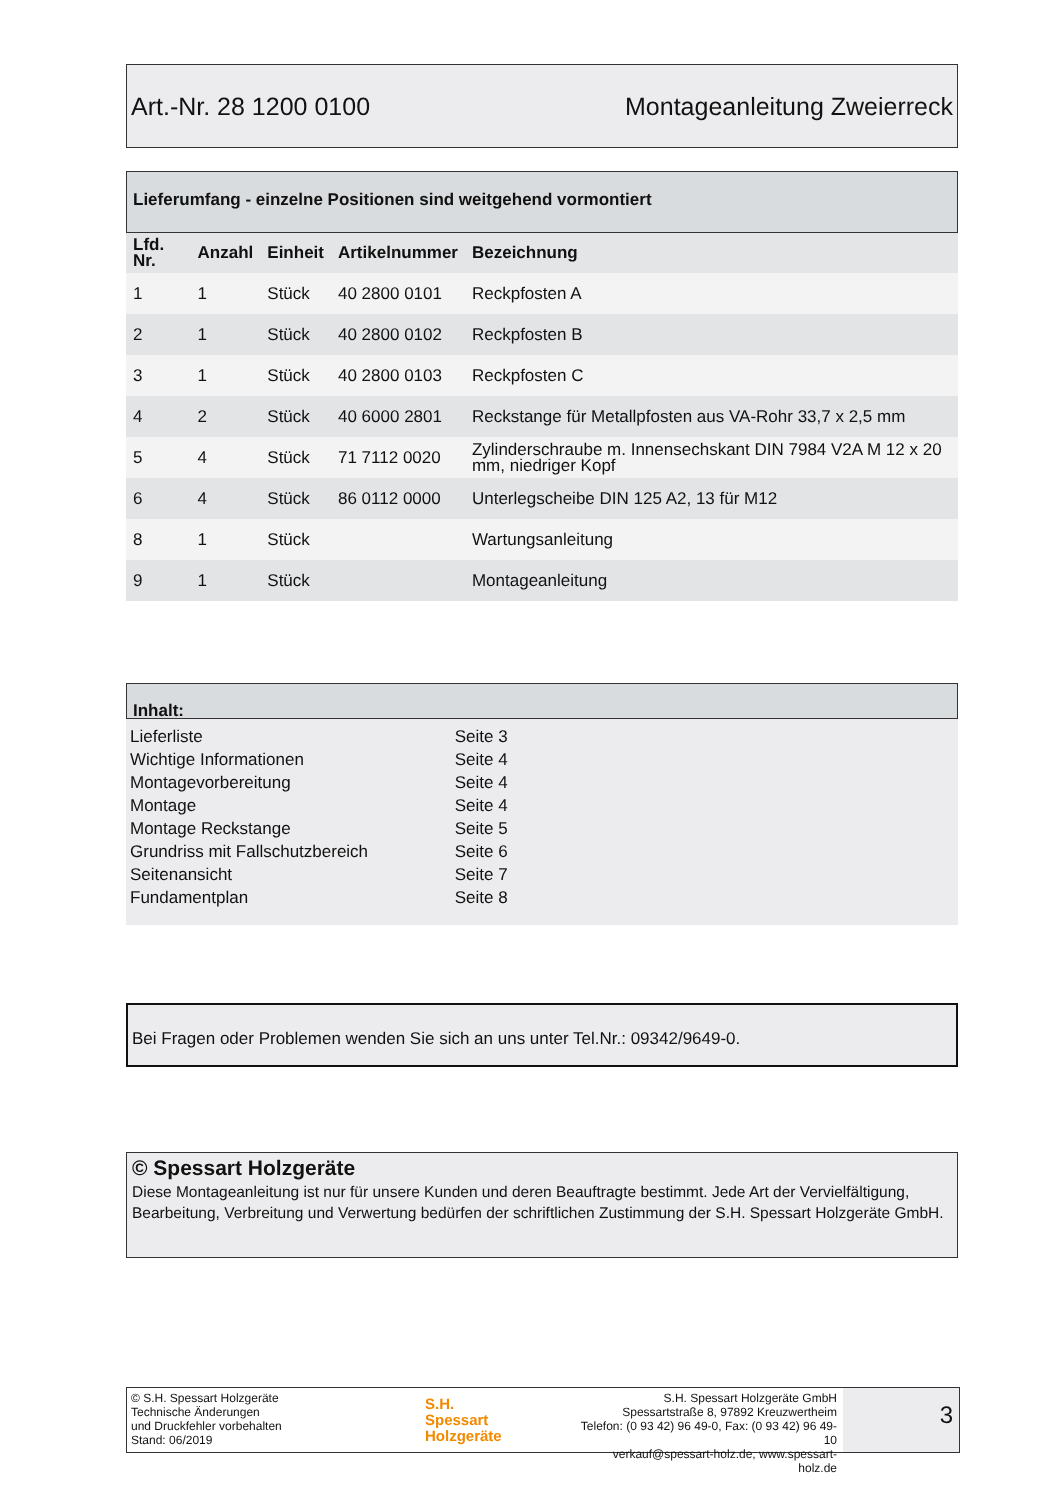Art.-Nr. 28 1200 0100 Montageanleitung Zweierreck
Lieferumfang - einzelne Positionen sind weitgehend vormontiert
| Lfd. Nr. | Anzahl | Einheit | Artikelnummer | Bezeichnung |
| --- | --- | --- | --- | --- |
| 1 | 1 | Stück | 40 2800 0101 | Reckpfosten A |
| 2 | 1 | Stück | 40 2800 0102 | Reckpfosten B |
| 3 | 1 | Stück | 40 2800 0103 | Reckpfosten C |
| 4 | 2 | Stück | 40 6000 2801 | Reckstange für Metallpfosten aus VA-Rohr 33,7 x 2,5 mm |
| 5 | 4 | Stück | 71 7112 0020 | Zylinderschraube m. Innensechskant DIN 7984 V2A M 12 x 20 mm, niedriger Kopf |
| 6 | 4 | Stück | 86 0112 0000 | Unterlegscheibe DIN 125 A2, 13 für M12 |
| 8 | 1 | Stück | | Wartungsanleitung |
| 9 | 1 | Stück | | Montageanleitung |
Inhalt:
Lieferliste Seite 3
Wichtige Informationen Seite 4
Montagevorbereitung Seite 4
Montage Seite 4
Montage Reckstange Seite 5
Grundriss mit Fallschutzbereich Seite 6
Seitenansicht Seite 7
Fundamentplan Seite 8
Bei Fragen oder Problemen wenden Sie sich an uns unter Tel.Nr.: 09342/9649-0.
© Spessart Holzgeräte
Diese Montageanleitung ist nur für unsere Kunden und deren Beauftragte bestimmt. Jede Art der Vervielfältigung, Bearbeitung, Verbreitung und Verwertung bedürfen der schriftlichen Zustimmung der S.H. Spessart Holzgeräte GmbH.
© S.H. Spessart Holzgeräte
Technische Änderungen
und Druckfehler vorbehalten
Stand: 06/2019
S.H.
Spessart
Holzgeräte
S.H. Spessart Holzgeräte GmbH
Spessartstraße 8, 97892 Kreuzwertheim
Telefon: (0 93 42) 96 49-0, Fax: (0 93 42) 96 49-10
verkauf@spessart-holz.de, www.spessart-holz.de
3